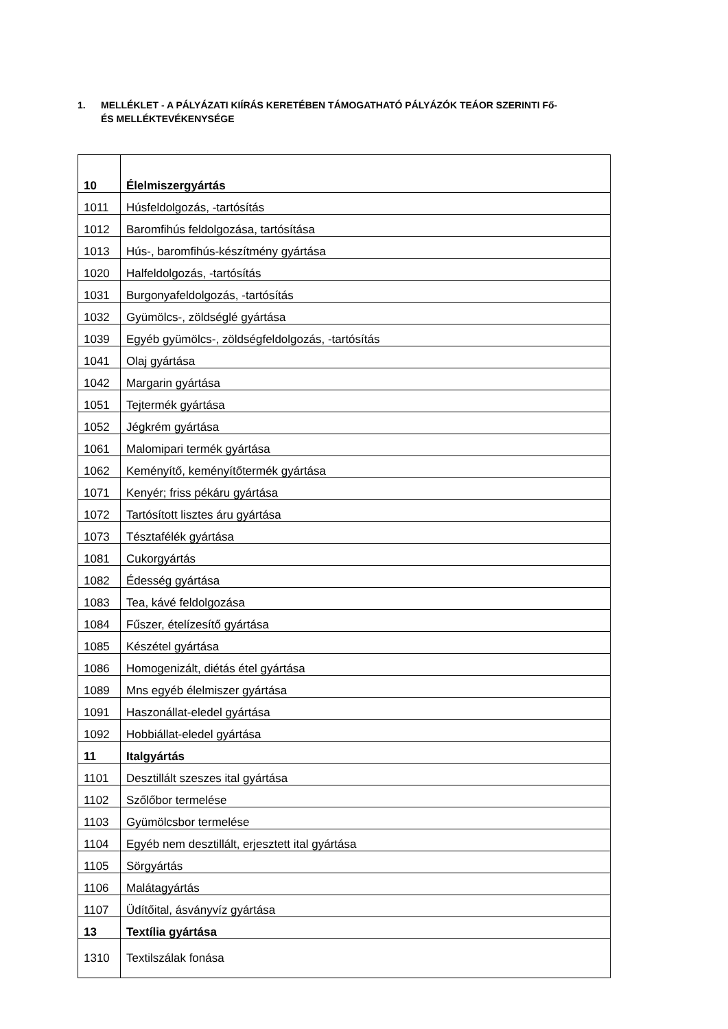1. MELLÉKLET - A PÁLYÁZATI KIÍRÁS KERETÉBEN TÁMOGATHATÓ PÁLYÁZÓK TEÁOR SZERINTI Fő-
ÉS MELLÉKTEVÉKENYSÉGE
| 10 | Élelmiszergyártás |
| 1011 | Húsfeldolgozás, -tartósítás |
| 1012 | Baromfihús feldolgozása, tartósítása |
| 1013 | Hús-, baromfihús-készítmény gyártása |
| 1020 | Halfeldolgozás, -tartósítás |
| 1031 | Burgonyafeldolgozás, -tartósítás |
| 1032 | Gyümölcs-, zöldséglé gyártása |
| 1039 | Egyéb gyümölcs-, zöldségfeldolgozás, -tartósítás |
| 1041 | Olaj gyártása |
| 1042 | Margarin gyártása |
| 1051 | Tejtermék gyártása |
| 1052 | Jégkrém gyártása |
| 1061 | Malomipari termék gyártása |
| 1062 | Keményítő, keményítőtermék gyártása |
| 1071 | Kenyér; friss pékáru gyártása |
| 1072 | Tartósított lisztes áru gyártása |
| 1073 | Tésztafélék gyártása |
| 1081 | Cukorgyártás |
| 1082 | Édesség gyártása |
| 1083 | Tea, kávé feldolgozása |
| 1084 | Fűszer, ételízesítő gyártása |
| 1085 | Készétel gyártása |
| 1086 | Homogenizált, diétás étel gyártása |
| 1089 | Mns egyéb élelmiszer gyártása |
| 1091 | Haszonállat-eledel gyártása |
| 1092 | Hobbiállat-eledel gyártása |
| 11 | Italgyártás |
| 1101 | Desztillált szeszes ital gyártása |
| 1102 | Szőlőbor termelése |
| 1103 | Gyümölcsbor termelése |
| 1104 | Egyéb nem desztillált, erjesztett ital gyártása |
| 1105 | Sörgyártás |
| 1106 | Malátagyártás |
| 1107 | Üdítőital, ásványvíz gyártása |
| 13 | Textília gyártása |
| 1310 | Textilszálak fonása |